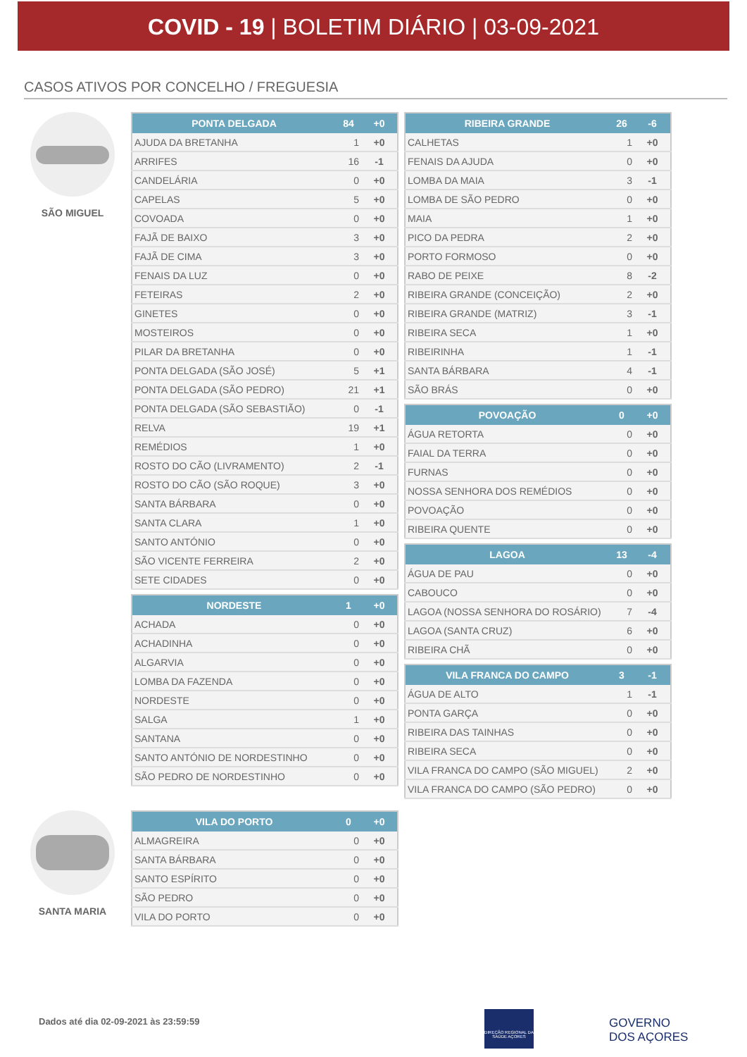COVID - 19 | BOLETIM DIÁRIO | 03-09-2021
CASOS ATIVOS POR CONCELHO / FREGUESIA
SÃO MIGUEL
| PONTA DELGADA | 84 | +0 |
| --- | --- | --- |
| AJUDA DA BRETANHA | 1 | +0 |
| ARRIFES | 16 | -1 |
| CANDELÁRIA | 0 | +0 |
| CAPELAS | 5 | +0 |
| COVOADA | 0 | +0 |
| FAJÃ DE BAIXO | 3 | +0 |
| FAJÃ DE CIMA | 3 | +0 |
| FENAIS DA LUZ | 0 | +0 |
| FETEIRAS | 2 | +0 |
| GINETES | 0 | +0 |
| MOSTEIROS | 0 | +0 |
| PILAR DA BRETANHA | 0 | +0 |
| PONTA DELGADA (SÃO JOSÉ) | 5 | +1 |
| PONTA DELGADA (SÃO PEDRO) | 21 | +1 |
| PONTA DELGADA (SÃO SEBASTIÃO) | 0 | -1 |
| RELVA | 19 | +1 |
| REMÉDIOS | 1 | +0 |
| ROSTO DO CÃO (LIVRAMENTO) | 2 | -1 |
| ROSTO DO CÃO (SÃO ROQUE) | 3 | +0 |
| SANTA BÁRBARA | 0 | +0 |
| SANTA CLARA | 1 | +0 |
| SANTO ANTÓNIO | 0 | +0 |
| SÃO VICENTE FERREIRA | 2 | +0 |
| SETE CIDADES | 0 | +0 |
| NORDESTE | 1 | +0 |
| --- | --- | --- |
| ACHADA | 0 | +0 |
| ACHADINHA | 0 | +0 |
| ALGARVIA | 0 | +0 |
| LOMBA DA FAZENDA | 0 | +0 |
| NORDESTE | 0 | +0 |
| SALGA | 1 | +0 |
| SANTANA | 0 | +0 |
| SANTO ANTÓNIO DE NORDESTINHO | 0 | +0 |
| SÃO PEDRO DE NORDESTINHO | 0 | +0 |
| RIBEIRA GRANDE | 26 | -6 |
| --- | --- | --- |
| CALHETAS | 1 | +0 |
| FENAIS DA AJUDA | 0 | +0 |
| LOMBA DA MAIA | 3 | -1 |
| LOMBA DE SÃO PEDRO | 0 | +0 |
| MAIA | 1 | +0 |
| PICO DA PEDRA | 2 | +0 |
| PORTO FORMOSO | 0 | +0 |
| RABO DE PEIXE | 8 | -2 |
| RIBEIRA GRANDE (CONCEIÇÃO) | 2 | +0 |
| RIBEIRA GRANDE (MATRIZ) | 3 | -1 |
| RIBEIRA SECA | 1 | +0 |
| RIBEIRINHA | 1 | -1 |
| SANTA BÁRBARA | 4 | -1 |
| SÃO BRÁS | 0 | +0 |
| POVOAÇÃO | 0 | +0 |
| --- | --- | --- |
| ÁGUA RETORTA | 0 | +0 |
| FAIAL DA TERRA | 0 | +0 |
| FURNAS | 0 | +0 |
| NOSSA SENHORA DOS REMÉDIOS | 0 | +0 |
| POVOAÇÃO | 0 | +0 |
| RIBEIRA QUENTE | 0 | +0 |
| LAGOA | 13 | -4 |
| --- | --- | --- |
| ÁGUA DE PAU | 0 | +0 |
| CABOUCO | 0 | +0 |
| LAGOA (NOSSA SENHORA DO ROSÁRIO) | 7 | -4 |
| LAGOA (SANTA CRUZ) | 6 | +0 |
| RIBEIRA CHÃ | 0 | +0 |
| VILA FRANCA DO CAMPO | 3 | -1 |
| --- | --- | --- |
| ÁGUA DE ALTO | 1 | -1 |
| PONTA GARÇA | 0 | +0 |
| RIBEIRA DAS TAINHAS | 0 | +0 |
| RIBEIRA SECA | 0 | +0 |
| VILA FRANCA DO CAMPO (SÃO MIGUEL) | 2 | +0 |
| VILA FRANCA DO CAMPO (SÃO PEDRO) | 0 | +0 |
SANTA MARIA
| VILA DO PORTO | 0 | +0 |
| --- | --- | --- |
| ALMAGREIRA | 0 | +0 |
| SANTA BÁRBARA | 0 | +0 |
| SANTO ESPÍRITO | 0 | +0 |
| SÃO PEDRO | 0 | +0 |
| VILA DO PORTO | 0 | +0 |
Dados até dia 02-09-2021 às 23:59:59
DIREÇÃO REGIONAL DA SAÚDE AÇORES
GOVERNO
DOS AÇORES